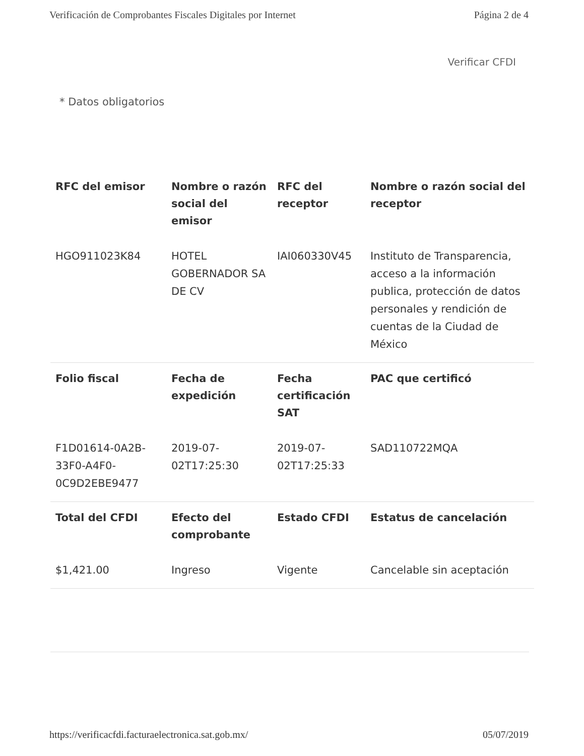Verificación de Comprobantes Fiscales Digitales por Internet Página 2 de 4
Verificar CFDI
* Datos obligatorios
| RFC del emisor | Nombre o razón social del emisor | RFC del receptor | Nombre o razón social del receptor |
| --- | --- | --- | --- |
| HGO911023K84 | HOTEL GOBERNADOR SA DE CV | IAI060330V45 | Instituto de Transparencia, acceso a la información publica, protección de datos personales y rendición de cuentas de la Ciudad de México |
| Folio fiscal | Fecha de expedición | Fecha certificación SAT | PAC que certificó |
| F1D01614-0A2B-33F0-A4F0-0C9D2EBE9477 | 2019-07-02T17:25:30 | 2019-07-02T17:25:33 | SAD110722MQA |
| Total del CFDI | Efecto del comprobante | Estado CFDI | Estatus de cancelación |
| $1,421.00 | Ingreso | Vigente | Cancelable sin aceptación |
https://verificacfdi.facturaelectronica.sat.gob.mx/ 05/07/2019